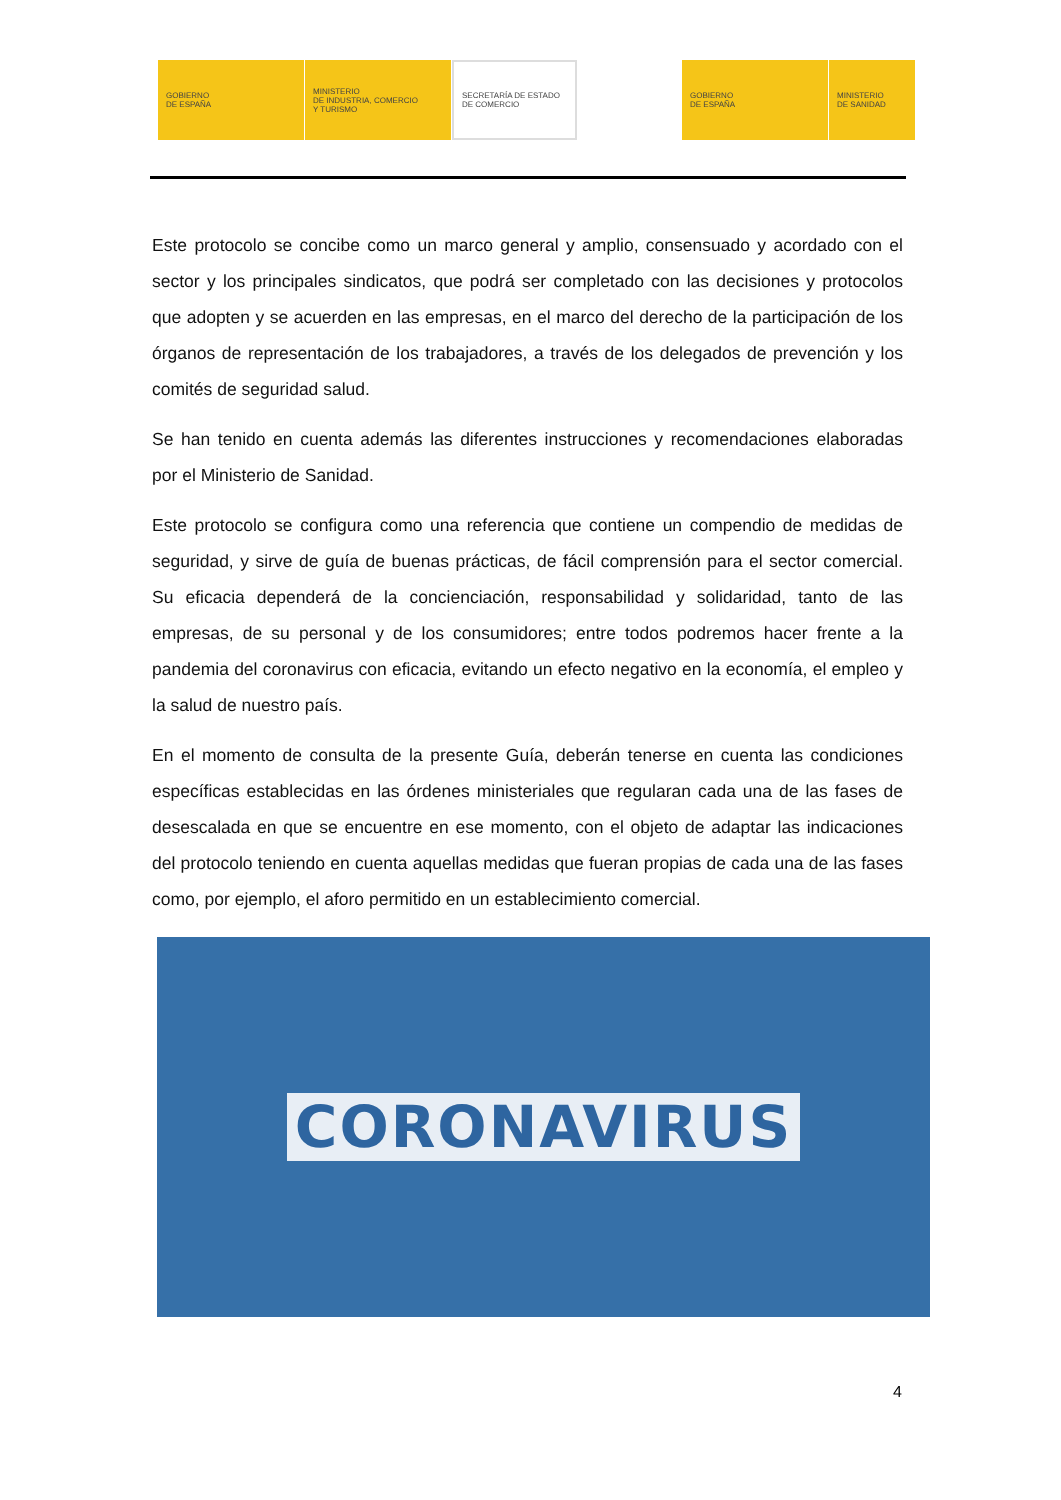GOBIERNO
DE ESPAÑA
MINISTERIO
DE INDUSTRIA, COMERCIO
Y TURISMO
SECRETARÍA DE ESTADO
DE COMERCIO
GOBIERNO
DE ESPAÑA
MINISTERIO
DE SANIDAD
Este protocolo se concibe como un marco general y amplio, consensuado y acordado con el sector y los principales sindicatos, que podrá ser completado con las decisiones y protocolos que adopten y se acuerden en las empresas, en el marco del derecho de la participación de los órganos de representación de los trabajadores, a través de los delegados de prevención y los comités de seguridad salud.
Se han tenido en cuenta además las diferentes instrucciones y recomendaciones elaboradas por el Ministerio de Sanidad.
Este protocolo se configura como una referencia que contiene un compendio de medidas de seguridad, y sirve de guía de buenas prácticas, de fácil comprensión para el sector comercial. Su eficacia dependerá de la concienciación, responsabilidad y solidaridad, tanto de las empresas, de su personal y de los consumidores; entre todos podremos hacer frente a la pandemia del coronavirus con eficacia, evitando un efecto negativo en la economía, el empleo y la salud de nuestro país.
En el momento de consulta de la presente Guía, deberán tenerse en cuenta las condiciones específicas establecidas en las órdenes ministeriales que regularan cada una de las fases de desescalada en que se encuentre en ese momento, con el objeto de adaptar las indicaciones del protocolo teniendo en cuenta aquellas medidas que fueran propias de cada una de las fases como, por ejemplo, el aforo permitido en un establecimiento comercial.
CORONAVIRUS
4